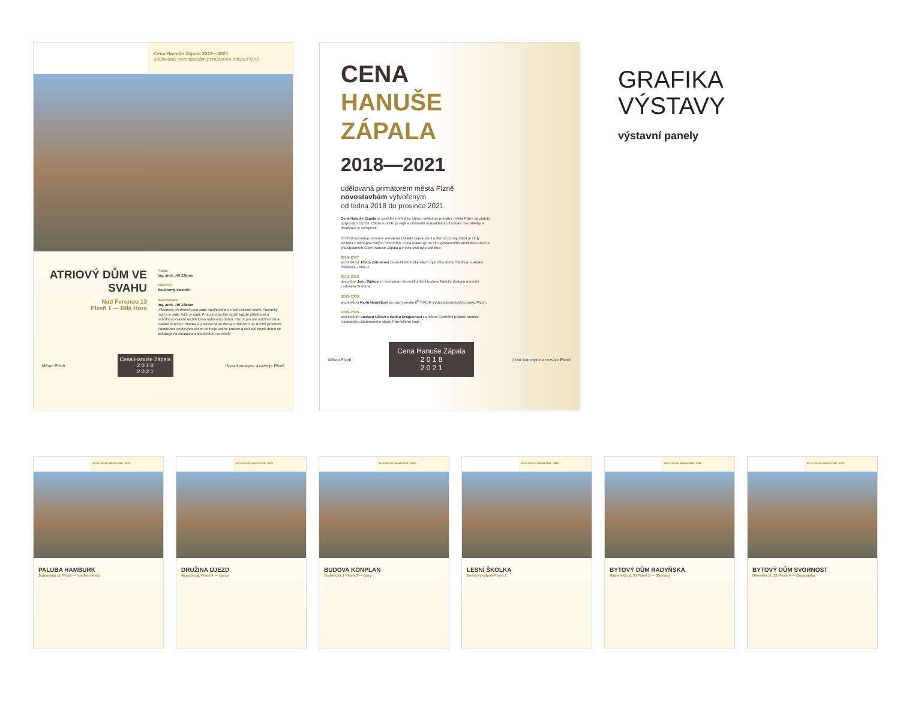Cena Hanuše Zápala 2018—2021
udělovaná novostavbám primátorem města Plzně
ATRIOVÝ DŮM VE SVAHU
Nad Feronou 13
Plzeň 1 — Bílá Hora
Autor:
Ing. arch. Jiří Zábran
Vlastník:
Soukromý vlastník
Navrhovatel:
Ing. arch. Jiří Zábran
„Plzeňská předměstí jsou stále doplňována o nové rodinné domy. Pozemky mizí a je stále těžší je najít. Proto je důležité využít každé příležitosti a nabídnout kvalitní architekturu rodinného domu. Tím je pro mě udržitelnost a kvalitní koncept. Stavba je postavená ze dřeva s ohledem na životní prostředí. Kompozice sedlových střech definuje vnitřní prostor a celkové pojetí domu se odkazuje na současnou architekturu ve světě“
Město Plzeň Cena Hanuše Zápala
2 0 1 8
2 0 2 1 Útvar koncepce a rozvoje Plzeň
CENA
HANUŠE
ZÁPALA
2018—2021
udělovaná primátorem města Plzně
novostavbám vytvořeným
od ledna 2018 do prosince 2021
Cena Hanuše Zápala je soutěžní přehlídka, kterou vyhlašuje primátor města Plzně za období uplynulých čtyř let. Cílem soutěže je najít a ohodnotit nejkvalitnější plzeňské novostavby a představit je veřejnosti.
O vítězi rozhoduje primátor města na základě doporučení odborné poroty, která je vždy složena z mimoplzeňských odborníků. Cena odkazuje na dílo významného architekta Plzně a jihozápadních Čech Hanuše Zápala a v minulosti byla udělena:
2014–2017
architektovi Jiřímu Zábranovi za architektonický návrh bytového domu Sladová, v areálu Světovar – blok D,
2010–2013
docentovi Janu Šípkovi in memoriam za multifunkční budovu Fakulty designu a umění Ladislava Sutnara,
2006–2009
architektovi Karlu Hanzlíkovi za návrh areálu 6<sup>th</sup> RIVER Vědeckotechnického parku Plzeň,
1990–2005
architektům Václavu Ulčovi a Radku Dragounovi za řešení Centrální požární stanice Hasičského záchranného sboru Plzeňského kraje.
Město Plzeň Cena Hanuše Zápala
2 0 1 8
2 0 2 1 Útvar koncepce a rozvoje Plzeň
GRAFIKA
VÝSTAVY
výstavní panely
Cena Hanuše Zápala 2018—2021
PALUBA HAMBURK
Šumavská ul. Plzeň — vnitřní město
Cena Hanuše Zápala 2018—2021
DRUŽINA ÚJEZD
Národní ul. Plzeň 4 — Újezd
Cena Hanuše Zápala 2018—2021
BUDOVA KONPLAN
Technická 1 Plzeň 3 — Bory
Cena Hanuše Zápala 2018—2021
LESNÍ ŠKOLKA
Senecký rybník Plzeň 1
Cena Hanuše Zápala 2018—2021
BYTOVÝ DŮM RADYŇSKÁ
Radyňská ul. 30 Plzeň 2 — Slovany
Cena Hanuše Zápala 2018—2021
BYTOVÝ DŮM SVORNOST
Dílenská ul. 23 Plzeň 4 — Doubravka